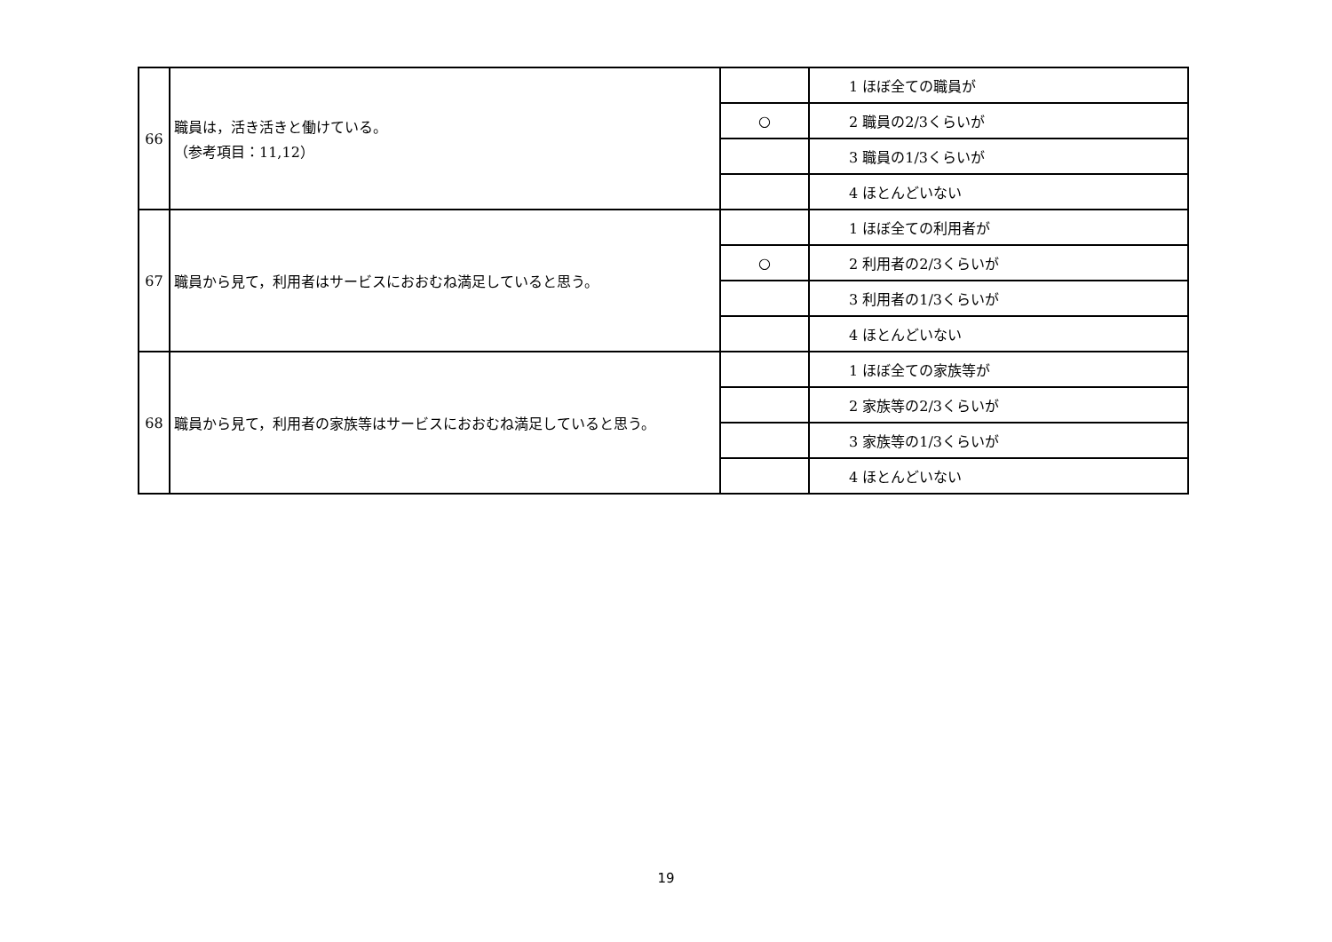| 66 | 職員は，活き活きと働けている。 （参考項目：11,12） | | 1 ほぼ全ての職員が |
| | | ○ | 2 職員の2/3くらいが |
| | | | 3 職員の1/3くらいが |
| | | | 4 ほとんどいない |
| 67 | 職員から見て，利用者はサービスにおおむね満足していると思う。 | | 1 ほぼ全ての利用者が |
| | | ○ | 2 利用者の2/3くらいが |
| | | | 3 利用者の1/3くらいが |
| | | | 4 ほとんどいない |
| 68 | 職員から見て，利用者の家族等はサービスにおおむね満足していると思う。 | | 1 ほぼ全ての家族等が |
| | | | 2 家族等の2/3くらいが |
| | | | 3 家族等の1/3くらいが |
| | | | 4 ほとんどいない |
19